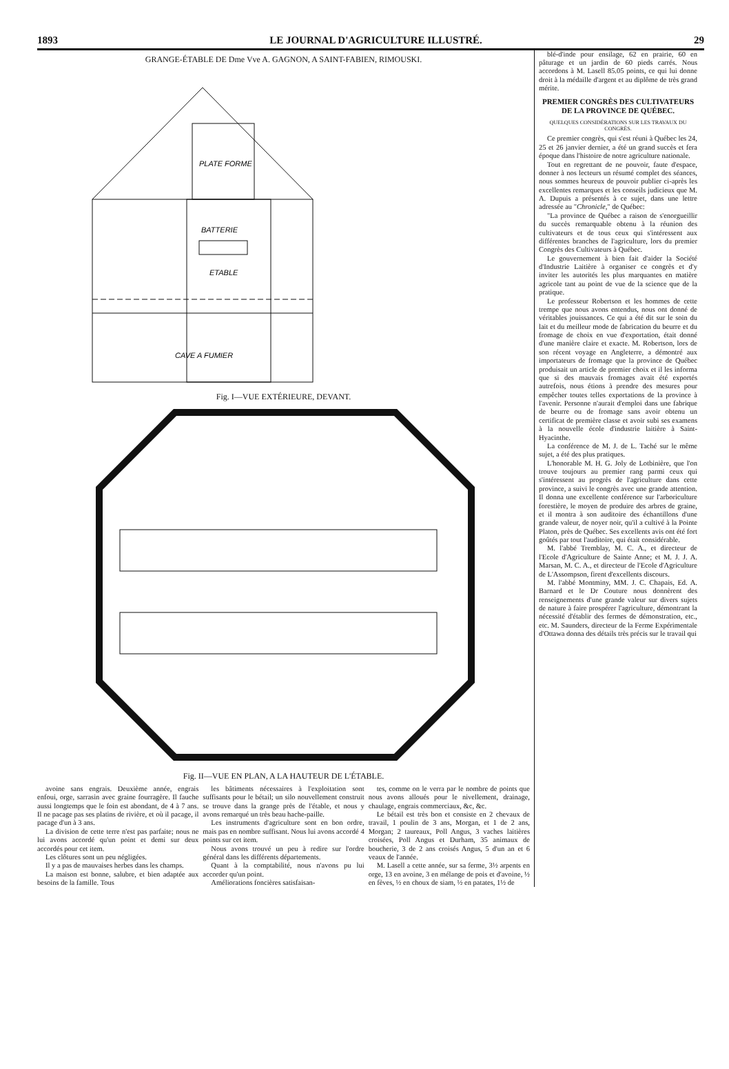1893 LE JOURNAL D'AGRICULTURE ILLUSTRÉ. 29
GRANGE-ÉTABLE DE Dme Vve A. GAGNON, A SAINT-FABIEN, RIMOUSKI.
PLATE FORME
BATTERIE
ETABLE
CAVE A FUMIER
Fig. I—VUE EXTÉRIEURE, DEVANT.
Fig. II—VUE EN PLAN, A LA HAUTEUR DE L'ÉTABLE.
avoine sans engrais. Deuxième année, engrais enfoui, orge, sarrasin avec graine fourragère. Il fauche aussi longtemps que le foin est abondant, de 4 à 7 ans. Il ne pacage pas ses platins de rivière, et où il pacage, il pacage d'un à 3 ans.
La division de cette terre n'est pas parfaite; nous ne lui avons accordé qu'un point et demi sur deux accordés pour cet item.
Les clôtures sont un peu négligées.
Il y a pas de mauvaises herbes dans les champs.
La maison est bonne, salubre, et bien adaptée aux besoins de la famille. Tous
les bâtiments nécessaires à l'exploitation sont suffisants pour le bétail; un silo nouvellement construit se trouve dans la grange près de l'étable, et nous y avons remarqué un très beau hache-paille.
Les instruments d'agriculture sont en bon ordre, mais pas en nombre suffisant. Nous lui avons accordé 4 points sur cet item.
Nous avons trouvé un peu à redire sur l'ordre général dans les différents départements.
Quant à la comptabilité, nous n'avons pu lui accorder qu'un point.
Améliorations foncières satisfaisan-
tes, comme on le verra par le nombre de points que nous avons alloués pour le nivellement, drainage, chaulage, engrais commerciaux, &c, &c.
Le bétail est très bon et consiste en 2 chevaux de travail, 1 poulin de 3 ans, Morgan, et 1 de 2 ans, Morgan; 2 taureaux, Poll Angus, 3 vaches laitières croisées, Poll Angus et Durham, 35 animaux de boucherie, 3 de 2 ans croisés Angus, 5 d'un an et 6 veaux de l'année.
M. Lasell a cette année, sur sa ferme, 3½ arpents en orge, 13 en avoine, 3 en mélange de pois et d'avoine, ½ en fèves, ½ en choux de siam, ½ en patates, 1½ de
blé-d'inde pour ensilage, 62 en prairie, 60 en pâturage et un jardin de 60 pieds carrés. Nous accordons à M. Lasell 85.05 points, ce qui lui donne droit à la médaille d'argent et au diplôme de très grand mérite.
PREMIER CONGRÈS DES CULTIVATEURS DE LA PROVINCE DE QUÉBEC.
QUELQUES CONSIDÉRATIONS SUR LES TRAVAUX DU CONGRÈS.
Ce premier congrès, qui s'est réuni à Québec les 24, 25 et 26 janvier dernier, a été un grand succès et fera époque dans l'histoire de notre agriculture nationale.
Tout en regrettant de ne pouvoir, faute d'espace, donner à nos lecteurs un résumé complet des séances, nous sommes heureux de pouvoir publier ci-après les excellentes remarques et les conseils judicieux que M. A. Dupuis a présentés à ce sujet, dans une lettre adressée au "Chronicle," de Québec:
"La province de Québec a raison de s'enorgueillir du succès remarquable obtenu à la réunion des cultivateurs et de tous ceux qui s'intéressent aux différentes branches de l'agriculture, lors du premier Congrès des Cultivateurs à Québec.
Le gouvernement à bien fait d'aider la Société d'Industrie Laitière à organiser ce congrès et d'y inviter les autorités les plus marquantes en matière agricole tant au point de vue de la science que de la pratique.
Le professeur Robertson et les hommes de cette trempe que nous avons entendus, nous ont donné de véritables jouissances. Ce qui a été dit sur le soin du lait et du meilleur mode de fabrication du beurre et du fromage de choix en vue d'exportation, était donné d'une manière claire et exacte. M. Robertson, lors de son récent voyage en Angleterre, a démontré aux importateurs de fromage que la province de Québec produisait un article de premier choix et il les informa que si des mauvais fromages avait été exportés autrefois, nous étions à prendre des mesures pour empêcher toutes telles exportations de la province à l'avenir. Personne n'aurait d'emploi dans une fabrique de beurre ou de fromage sans avoir obtenu un certificat de première classe et avoir subi ses examens à la nouvelle école d'industrie laitière à Saint-Hyacinthe.
La conférence de M. J. de L. Taché sur le même sujet, a été des plus pratiques.
L'honorable M. H. G. Joly de Lotbinière, que l'on trouve toujours au premier rang parmi ceux qui s'intéressent au progrès de l'agriculture dans cette province, a suivi le congrès avec une grande attention. Il donna une excellente conférence sur l'arboriculture forestière, le moyen de produire des arbres de graine, et il montra à son auditoire des échantillons d'une grande valeur, de noyer noir, qu'il a cultivé à la Pointe Platon, près de Québec. Ses excellents avis ont été fort goûtés par tout l'auditoire, qui était considérable.
M. l'abbé Tremblay, M. C. A., et directeur de l'Ecole d'Agriculture de Sainte Anne; et M. J. J. A. Marsan, M. C. A., et directeur de l'Ecole d'Agriculture de L'Assompson, firent d'excellents discours.
M. l'abbé Montminy, MM. J. C. Chapais, Ed. A. Barnard et le Dr Couture nous donnèrent des renseignements d'une grande valeur sur divers sujets de nature à faire prospérer l'agriculture, démontrant la nécessité d'établir des fermes de démonstration, etc., etc. M. Saunders, directeur de la Ferme Expérimentale d'Ottawa donna des détails très précis sur le travail qui